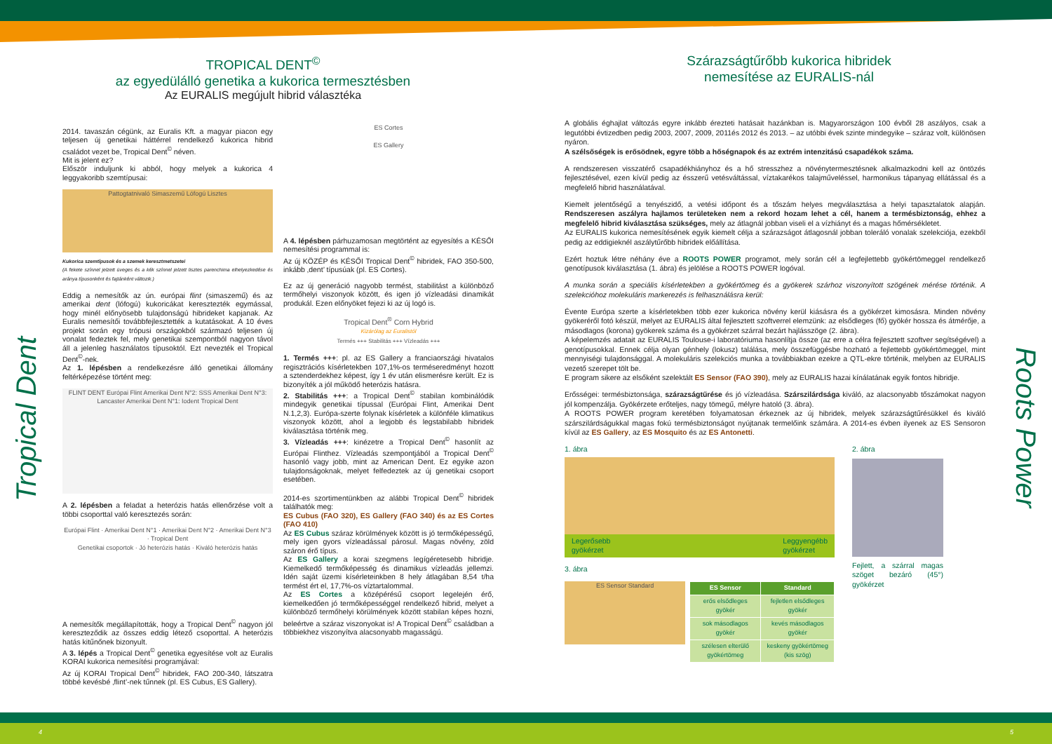TROPICAL DENT<sup>©</sup>
az egyedülálló genetika a kukorica termesztésben
Az EURALIS megújult hibrid választéka
2014. tavaszán cégünk, az Euralis Kft. a magyar piacon egy teljesen új genetikai háttérrel rendelkező kukorica hibrid családot vezet be, Tropical Dent<sup>©</sup> néven.
Mit is jelent ez?
Először induljunk ki abból, hogy melyek a kukorica 4 leggyakoribb szemtípusai:
Pattogtatnivaló Simaszemű Lófogú Lisztes
Kukorica szemtípusok és a szemek keresztmetszetei
(A fekete színnel jelzett üveges és a kék színnel jelzett lisztes parenchima elhelyezkedése és aránya típusonként és fajtánként változik.)
Eddig a nemesítők az ún. európai flint (simaszemű) és az amerikai dent (lófogú) kukoricákat keresztezték egymással, hogy minél előnyösebb tulajdonságú hibrideket kapjanak. Az Euralis nemesítői továbbfejlesztették a kutatásokat. A 10 éves projekt során egy trópusi országokból származó teljesen új vonalat fedeztek fel, mely genetikai szempontból nagyon távol áll a jelenleg használatos típusoktól. Ezt nevezték el Tropical Dent<sup>©</sup>-nek.
Az 1. lépésben a rendelkezésre álló genetikai állomány feltérképezése történt meg:
FLINT DENT Európai Flint Amerikai Dent N°2: SSS Amerikai Dent N°3: Lancaster Amerikai Dent N°1: Iodent Tropical Dent
A 2. lépésben a feladat a heterózis hatás ellenőrzése volt a többi csoporttal való keresztezés során:
Európai Flint · Amerikai Dent N°1 · Amerikai Dent N°2 · Amerikai Dent N°3 · Tropical Dent
Genetikai csoportok · Jó heterózis hatás · Kiváló heterózis hatás
A nemesítők megállapították, hogy a Tropical Dent<sup>©</sup> nagyon jól kereszteződik az összes eddig létező csoporttal. A heterózis hatás kitűnőnek bizonyult.
A 3. lépés a Tropical Dent<sup>©</sup> genetika egyesítése volt az Euralis KORAI kukorica nemesítési programjával:
Az új KORAI Tropical Dent<sup>©</sup> hibridek, FAO 200-340, látszatra többé kevésbé ‚flint’-nek tűnnek (pl. ES Cubus, ES Gallery).
ES Cortes
ES Gallery
A 4. lépésben párhuzamosan megtörtént az egyesítés a KÉSŐI nemesítési programmal is:
Az új KÖZÉP és KÉSŐI Tropical Dent<sup>©</sup> hibridek, FAO 350-500, inkább ‚dent’ típusúak (pl. ES Cortes).
Ez az új generáció nagyobb termést, stabilitást a különböző termőhelyi viszonyok között, és igen jó vízleadási dinamikát produkál. Ezen előnyöket fejezi ki az új logó is.
Tropical Dent<sup>®</sup> Corn Hybrid
Kizárólag az Euralistól
Termés +++ Stabilitás +++ Vízleadás +++
1. Termés +++: pl. az ES Gallery a franciaországi hivatalos regisztrációs kísérletekben 107,1%-os terméseredményt hozott a sztenderdekhez képest, így 1 év után elismerésre került. Ez is bizonyíték a jól működő heterózis hatásra.
2. Stabilitás +++: a Tropical Dent<sup>©</sup> stabilan kombinálódik mindegyik genetikai típussal (Európai Flint, Amerikai Dent N.1,2,3). Európa-szerte folynak kísérletek a különféle klimatikus viszonyok között, ahol a legjobb és legstabilabb hibridek kiválasztása történik meg.
3. Vízleadás +++: kinézetre a Tropical Dent<sup>©</sup> hasonlít az Európai Flinthez. Vízleadás szempontjából a Tropical Dent<sup>©</sup> hasonló vagy jobb, mint az American Dent. Ez egyike azon tulajdonságoknak, melyet felfedeztek az új genetikai csoport esetében.
2014-es szortimentünkben az alábbi Tropical Dent<sup>©</sup> hibridek találhatók meg:
ES Cubus (FAO 320), ES Gallery (FAO 340) és az ES Cortes (FAO 410)
Az ES Cubus száraz körülmények között is jó termőképességű, mely igen gyors vízleadással párosul. Magas növény, zöld száron érő típus.
Az ES Gallery a korai szegmens legígéretesebb hibridje. Kiemelkedő termőképesség és dinamikus vízleadás jellemzi. Idén saját üzemi kísérleteinkben 8 hely átlagában 8,54 t/ha termést ért el, 17,7%-os víztartalommal.
Az ES Cortes a középérésű csoport legelején érő, kiemelkedően jó termőképességgel rendelkező hibrid, melyet a különböző termőhelyi körülmények között stabilan képes hozni, beleértve a száraz viszonyokat is! A Tropical Dent<sup>©</sup> családban a többiekhez viszonyítva alacsonyabb magasságú.
Tropical Dent
Szárazságtűrőbb kukorica hibridek
nemesítése az EURALIS-nál
A globális éghajlat változás egyre inkább érezteti hatásait hazánkban is. Magyarországon 100 évből 28 aszályos, csak a legutóbbi évtizedben pedig 2003, 2007, 2009, 2011és 2012 és 2013. – az utóbbi évek szinte mindegyike – száraz volt, különösen nyáron.
A szélsőségek is erősödnek, egyre több a hőségnapok és az extrém intenzitású csapadékok száma.
A rendszeresen visszatérő csapadékhiányhoz és a hő stresszhez a növénytermesztésnek alkalmazkodni kell az öntözés fejlesztésével, ezen kívül pedig az ésszerű vetésváltással, víztakarékos talajműveléssel, harmonikus tápanyag ellátással és a megfelelő hibrid használatával.
Kiemelt jelentőségű a tenyészidő, a vetési időpont és a tőszám helyes megválasztása a helyi tapasztalatok alapján. Rendszeresen aszályra hajlamos területeken nem a rekord hozam lehet a cél, hanem a termésbiztonság, ehhez a megfelelő hibrid kiválasztása szükséges, mely az átlagnál jobban viseli el a vízhiányt és a magas hőmérsékletet.
Az EURALIS kukorica nemesítésének egyik kiemelt célja a szárazságot átlagosnál jobban toleráló vonalak szelekciója, ezekből pedig az eddigieknél aszálytűrőbb hibridek előállítása.
Ezért hoztuk létre néhány éve a ROOTS POWER programot, mely során cél a legfejlettebb gyökértömeggel rendelkező genotípusok kiválasztása (1. ábra) és jelölése a ROOTS POWER logóval.
A munka során a speciális kísérletekben a gyökértömeg és a gyökerek szárhoz viszonyított szögének mérése történik. A szelekcióhoz molekuláris markerezés is felhasználásra kerül:
Évente Európa szerte a kísérletekben több ezer kukorica növény kerül kiásásra és a gyökérzet kimosásra. Minden növény gyökeréről fotó készül, melyet az EURALIS által fejlesztett szoftverrel elemzünk: az elsődleges (fő) gyökér hossza és átmérője, a másodlagos (korona) gyökerek száma és a gyökérzet szárral bezárt hajlásszöge (2. ábra).
A képelemzés adatait az EURALIS Toulouse-i laboratóriuma hasonlítja össze (az erre a célra fejlesztett szoftver segítségével) a genotípusokkal. Ennek célja olyan génhely (lokusz) találása, mely összefüggésbe hozható a fejlettebb gyökértömeggel, mint mennyiségi tulajdonsággal. A molekuláris szelekciós munka a továbbiakban ezekre a QTL-ekre történik, melyben az EURALIS vezető szerepet tölt be.
E program sikere az elsőként szelektált ES Sensor (FAO 390), mely az EURALIS hazai kínálatának egyik fontos hibridje.
Erősségei: termésbiztonsága, szárazságtűrése és jó vízleadása. Szárszilárdsága kiváló, az alacsonyabb tőszámokat nagyon jól kompenzálja. Gyökérzete erőteljes, nagy tömegű, mélyre hatoló (3. ábra).
A ROOTS POWER program keretében folyamatosan érkeznek az új hibridek, melyek szárazságtűrésükkel és kiváló szárszilárdságukkal magas fokú termésbiztonságot nyújtanak termelőink számára. A 2014-es évben ilyenek az ES Sensoron kívül az ES Gallery, az ES Mosquito és az ES Antonetti.
1. ábra
Legerősebb
gyökérzet Leggyengébb
gyökérzet
3. ábra
ES Sensor Standard
| ES Sensor | Standard |
| --- | --- |
| erős elsődleges gyökér | fejletlen elsődleges gyökér |
| sok másodlagos gyökér | kevés másodlagos gyökér |
| szélesen elterülő gyökértömeg | keskeny gyökértömeg (kis szög) |
2. ábra
Fejlett, a szárral magas szöget bezáró (45°) gyökérzet
Roots Power
4 5